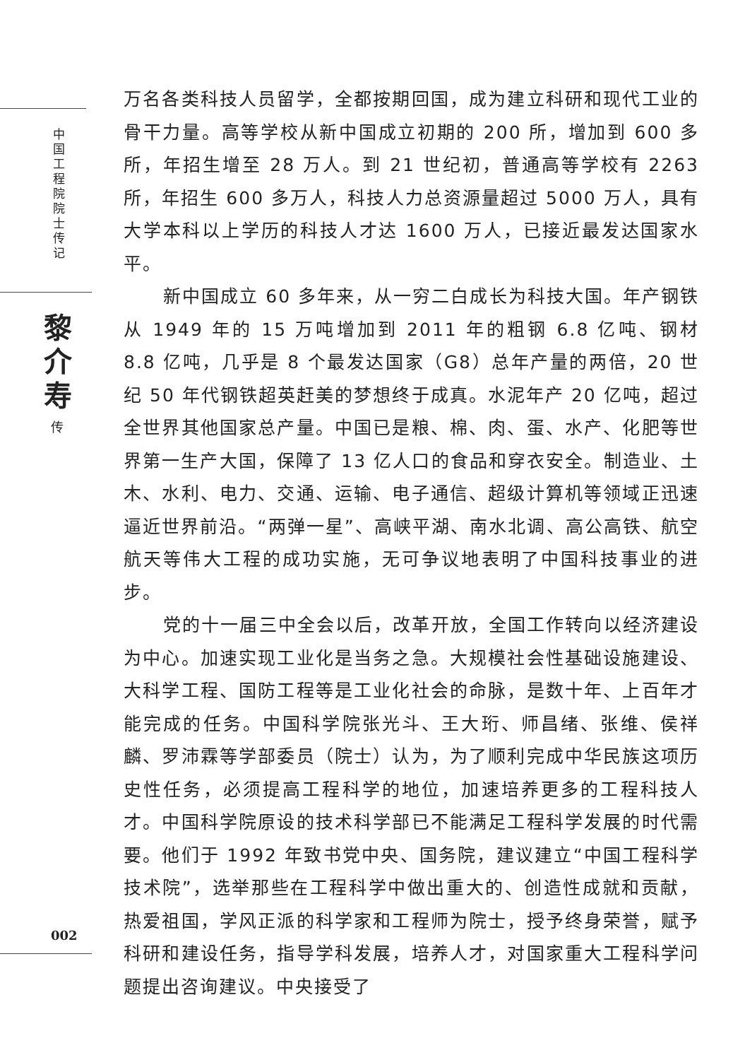中国工程院院士传记
黎介寿
传
万名各类科技人员留学，全都按期回国，成为建立科研和现代工业的骨干力量。高等学校从新中国成立初期的 200 所，增加到 600 多所，年招生增至 28 万人。到 21 世纪初，普通高等学校有 2263 所，年招生 600 多万人，科技人力总资源量超过 5000 万人，具有大学本科以上学历的科技人才达 1600 万人，已接近最发达国家水平。
新中国成立 60 多年来，从一穷二白成长为科技大国。年产钢铁从 1949 年的 15 万吨增加到 2011 年的粗钢 6.8 亿吨、钢材 8.8 亿吨，几乎是 8 个最发达国家（G8）总年产量的两倍，20 世纪 50 年代钢铁超英赶美的梦想终于成真。水泥年产 20 亿吨，超过全世界其他国家总产量。中国已是粮、棉、肉、蛋、水产、化肥等世界第一生产大国，保障了 13 亿人口的食品和穿衣安全。制造业、土木、水利、电力、交通、运输、电子通信、超级计算机等领域正迅速逼近世界前沿。“两弹一星”、高峡平湖、南水北调、高公高铁、航空航天等伟大工程的成功实施，无可争议地表明了中国科技事业的进步。
党的十一届三中全会以后，改革开放，全国工作转向以经济建设为中心。加速实现工业化是当务之急。大规模社会性基础设施建设、大科学工程、国防工程等是工业化社会的命脉，是数十年、上百年才能完成的任务。中国科学院张光斗、王大珩、师昌绪、张维、侯祥麟、罗沛霖等学部委员（院士）认为，为了顺利完成中华民族这项历史性任务，必须提高工程科学的地位，加速培养更多的工程科技人才。中国科学院原设的技术科学部已不能满足工程科学发展的时代需要。他们于 1992 年致书党中央、国务院，建议建立“中国工程科学技术院”，选举那些在工程科学中做出重大的、创造性成就和贡献，热爱祖国，学风正派的科学家和工程师为院士，授予终身荣誉，赋予科研和建设任务，指导学科发展，培养人才，对国家重大工程科学问题提出咨询建议。中央接受了
002